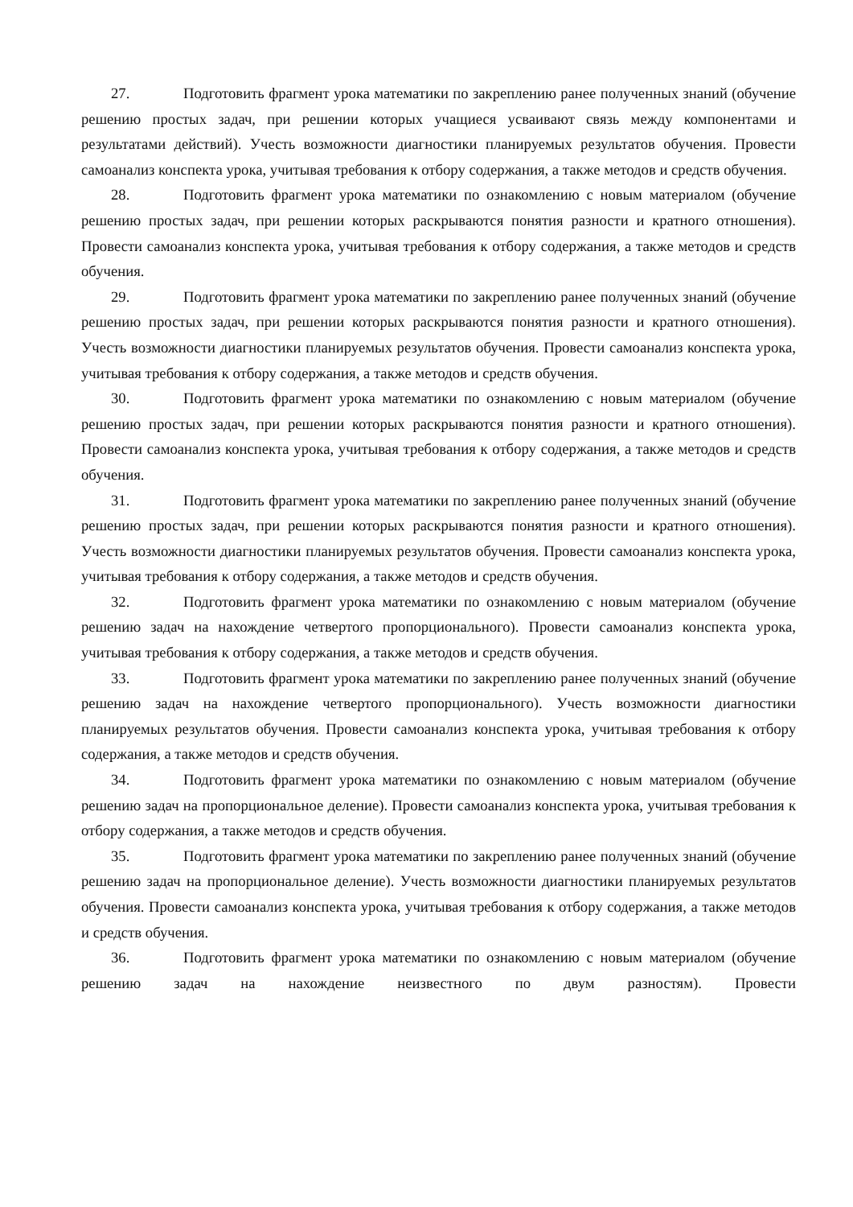27. Подготовить фрагмент урока математики по закреплению ранее полученных знаний (обучение решению простых задач, при решении которых учащиеся усваивают связь между компонентами и результатами действий). Учесть возможности диагностики планируемых результатов обучения. Провести самоанализ конспекта урока, учитывая требования к отбору содержания, а также методов и средств обучения.
28. Подготовить фрагмент урока математики по ознакомлению с новым материалом (обучение решению простых задач, при решении которых раскрываются понятия разности и кратного отношения). Провести самоанализ конспекта урока, учитывая требования к отбору содержания, а также методов и средств обучения.
29. Подготовить фрагмент урока математики по закреплению ранее полученных знаний (обучение решению простых задач, при решении которых раскрываются понятия разности и кратного отношения). Учесть возможности диагностики планируемых результатов обучения. Провести самоанализ конспекта урока, учитывая требования к отбору содержания, а также методов и средств обучения.
30. Подготовить фрагмент урока математики по ознакомлению с новым материалом (обучение решению простых задач, при решении которых раскрываются понятия разности и кратного отношения). Провести самоанализ конспекта урока, учитывая требования к отбору содержания, а также методов и средств обучения.
31. Подготовить фрагмент урока математики по закреплению ранее полученных знаний (обучение решению простых задач, при решении которых раскрываются понятия разности и кратного отношения). Учесть возможности диагностики планируемых результатов обучения. Провести самоанализ конспекта урока, учитывая требования к отбору содержания, а также методов и средств обучения.
32. Подготовить фрагмент урока математики по ознакомлению с новым материалом (обучение решению задач на нахождение четвертого пропорционального). Провести самоанализ конспекта урока, учитывая требования к отбору содержания, а также методов и средств обучения.
33. Подготовить фрагмент урока математики по закреплению ранее полученных знаний (обучение решению задач на нахождение четвертого пропорционального). Учесть возможности диагностики планируемых результатов обучения. Провести самоанализ конспекта урока, учитывая требования к отбору содержания, а также методов и средств обучения.
34. Подготовить фрагмент урока математики по ознакомлению с новым материалом (обучение решению задач на пропорциональное деление). Провести самоанализ конспекта урока, учитывая требования к отбору содержания, а также методов и средств обучения.
35. Подготовить фрагмент урока математики по закреплению ранее полученных знаний (обучение решению задач на пропорциональное деление). Учесть возможности диагностики планируемых результатов обучения. Провести самоанализ конспекта урока, учитывая требования к отбору содержания, а также методов и средств обучения.
36. Подготовить фрагмент урока математики по ознакомлению с новым материалом (обучение решению задач на нахождение неизвестного по двум разностям). Провести